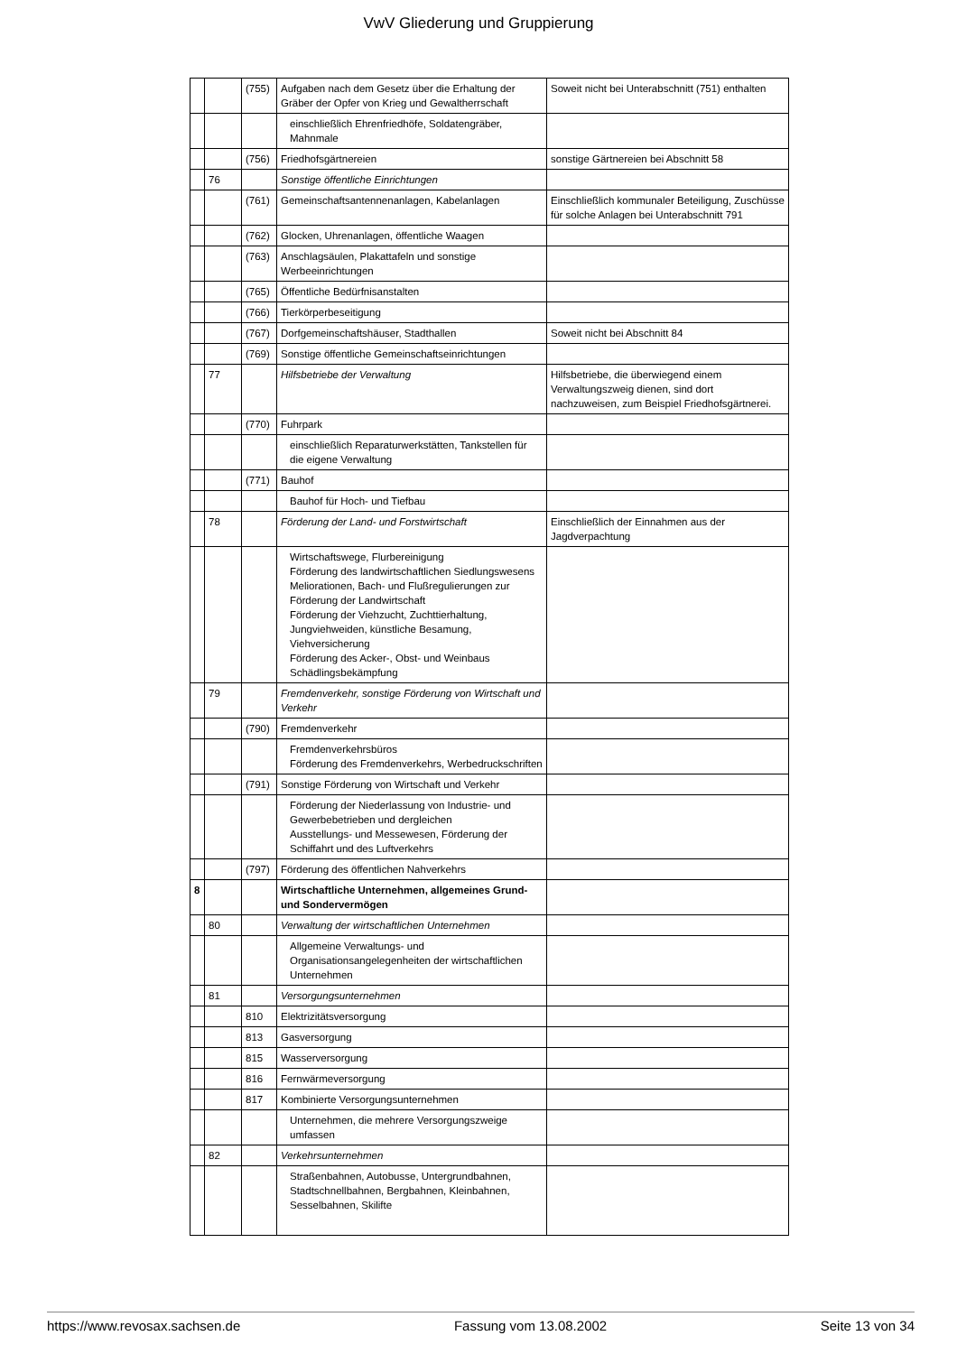VwV Gliederung und Gruppierung
| | | (755) | Aufgaben nach dem Gesetz über die Erhaltung der Gräber der Opfer von Krieg und Gewaltherrschaft | Soweit nicht bei Unterabschnitt (751) enthalten |
| | | | einschließlich Ehrenfriedhöfe, Soldatengräber, Mahnmale | |
| | | (756) | Friedhofsgärtnereien | sonstige Gärtnereien bei Abschnitt 58 |
| | 76 | | Sonstige öffentliche Einrichtungen | |
| | | (761) | Gemeinschaftsantennenanlagen, Kabelanlagen | Einschließlich kommunaler Beteiligung, Zuschüsse für solche Anlagen bei Unterabschnitt 791 |
| | | (762) | Glocken, Uhrenanlagen, öffentliche Waagen | |
| | | (763) | Anschlagsäulen, Plakattafeln und sonstige Werbeeinrichtungen | |
| | | (765) | Öffentliche Bedürfnisanstalten | |
| | | (766) | Tierkörperbeseitigung | |
| | | (767) | Dorfgemeinschaftshäuser, Stadthallen | Soweit nicht bei Abschnitt 84 |
| | | (769) | Sonstige öffentliche Gemeinschaftseinrichtungen | |
| | 77 | | Hilfsbetriebe der Verwaltung | Hilfsbetriebe, die überwiegend einem Verwaltungszweig dienen, sind dort nachzuweisen, zum Beispiel Friedhofsgärtnerei. |
| | | (770) | Fuhrpark | |
| | | | einschließlich Reparaturwerkstätten, Tankstellen für die eigene Verwaltung | |
| | | (771) | Bauhof | |
| | | | Bauhof für Hoch- und Tiefbau | |
| | 78 | | Förderung der Land- und Forstwirtschaft | Einschließlich der Einnahmen aus der Jagdverpachtung |
| | | | Wirtschaftswege, Flurbereinigung Förderung des landwirtschaftlichen Siedlungswesens Meliorationen, Bach- und Flußregulierungen zur Förderung der Landwirtschaft Förderung der Viehzucht, Zuchttierhaltung, Jungviehweiden, künstliche Besamung, Viehversicherung Förderung des Acker-, Obst- und Weinbaus Schädlingsbekämpfung | |
| | 79 | | Fremdenverkehr, sonstige Förderung von Wirtschaft und Verkehr | |
| | | (790) | Fremdenverkehr | |
| | | | Fremdenverkehrsbüros Förderung des Fremdenverkehrs, Werbedruckschriften | |
| | | (791) | Sonstige Förderung von Wirtschaft und Verkehr | |
| | | | Förderung der Niederlassung von Industrie- und Gewerbebetrieben und dergleichen Ausstellungs- und Messewesen, Förderung der Schiffahrt und des Luftverkehrs | |
| | | (797) | Förderung des öffentlichen Nahverkehrs | |
| 8 | | | Wirtschaftliche Unternehmen, allgemeines Grund- und Sondervermögen | |
| | 80 | | Verwaltung der wirtschaftlichen Unternehmen | |
| | | | Allgemeine Verwaltungs- und Organisationsangelegenheiten der wirtschaftlichen Unternehmen | |
| | 81 | | Versorgungsunternehmen | |
| | | 810 | Elektrizitätsversorgung | |
| | | 813 | Gasversorgung | |
| | | 815 | Wasserversorgung | |
| | | 816 | Fernwärmeversorgung | |
| | | 817 | Kombinierte Versorgungsunternehmen | |
| | | | Unternehmen, die mehrere Versorgungszweige umfassen | |
| | 82 | | Verkehrsunternehmen | |
| | | | Straßenbahnen, Autobusse, Untergrundbahnen, Stadtschnellbahnen, Bergbahnen, Kleinbahnen, Sesselbahnen, Skilifte | |
https://www.revosax.sachsen.de Fassung vom 13.08.2002 Seite 13 von 34